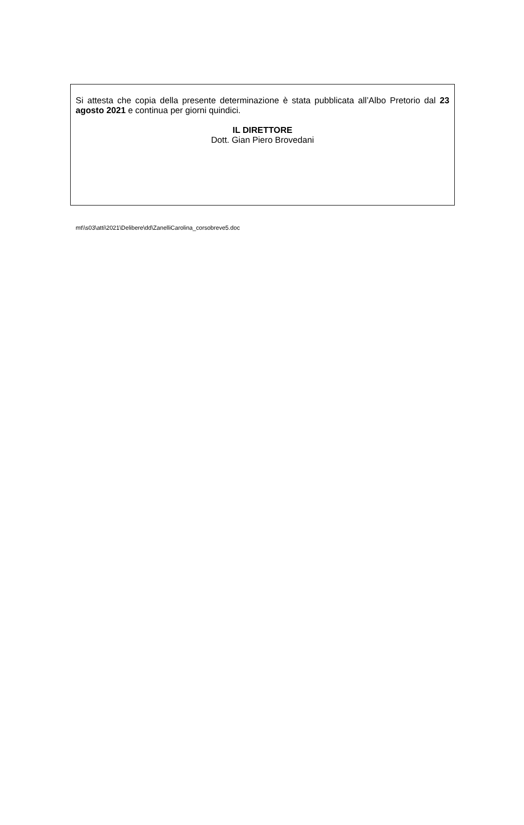Si attesta che copia della presente determinazione è stata pubblicata all’Albo Pretorio dal 23 agosto 2021 e continua per giorni quindici.
IL DIRETTORE
Dott. Gian Piero Brovedani
mt\\s03\atti\2021\Delibere\dd\ZanelliCarolina_corsobreve5.doc